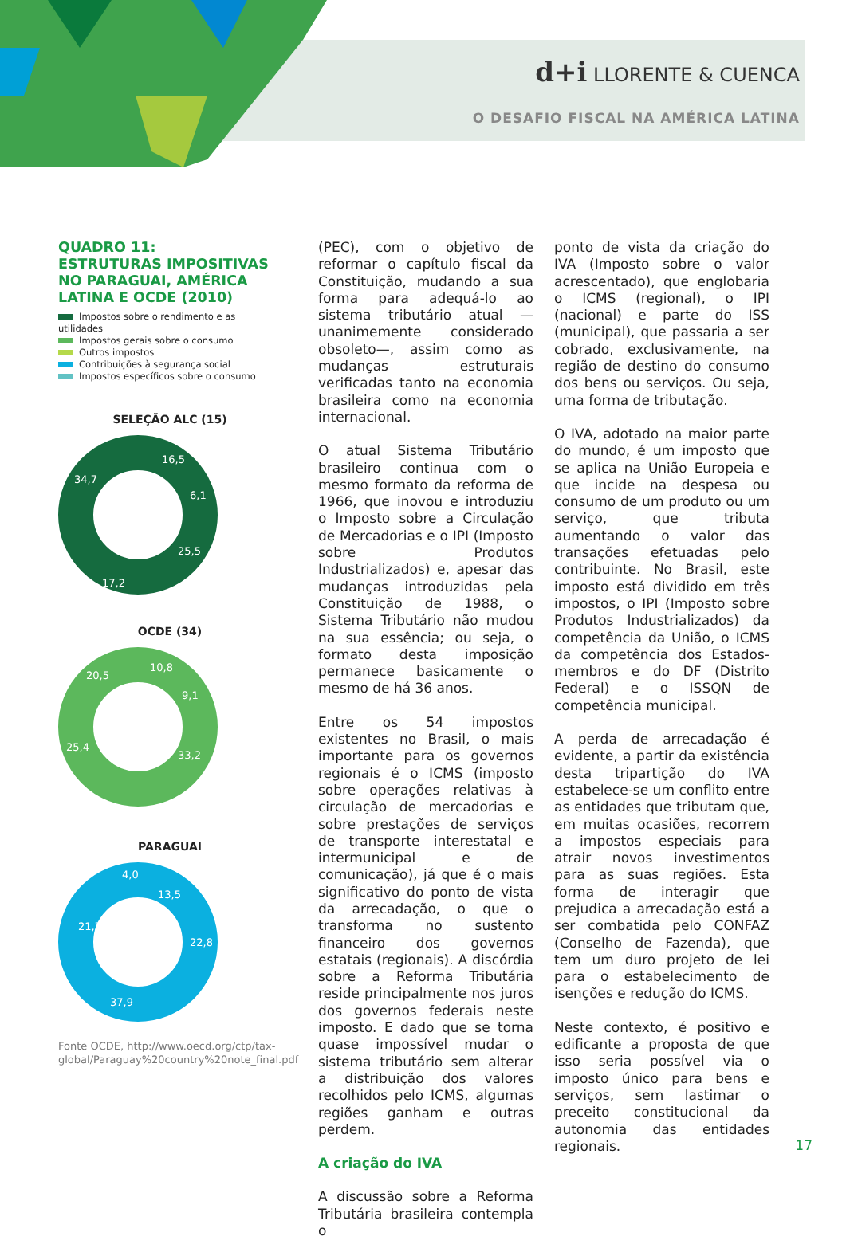d+i LLORENTE & CUENCA
O DESAFIO FISCAL NA AMÉRICA LATINA
QUADRO 11:
ESTRUTURAS IMPOSITIVAS NO PARAGUAI, AMÉRICA LATINA E OCDE (2010)
Impostos sobre o rendimento e as utilidades
Impostos gerais sobre o consumo
Outros impostos
Contribuições à segurança social
Impostos específicos sobre o consumo
SELEÇÃO ALC (15)
34,7
16,5
6,1
25,5
17,2
OCDE (34)
20,5
10,8
9,1
33,2
25,4
PARAGUAI
4,0
13,5
21,7
22,8
37,9
Fonte OCDE, http://www.oecd.org/ctp/tax-global/Paraguay%20country%20note_final.pdf
(PEC), com o objetivo de reformar o capítulo fiscal da Constituição, mudando a sua forma para adequá-lo ao sistema tributário atual —unanimemente considerado obsoleto—, assim como as mudanças estruturais verificadas tanto na economia brasileira como na economia internacional.
O atual Sistema Tributário brasileiro continua com o mesmo formato da reforma de 1966, que inovou e introduziu o Imposto sobre a Circulação de Mercadorias e o IPI (Imposto sobre Produtos Industrializados) e, apesar das mudanças introduzidas pela Constituição de 1988, o Sistema Tributário não mudou na sua essência; ou seja, o formato desta imposição permanece basicamente o mesmo de há 36 anos.
Entre os 54 impostos existentes no Brasil, o mais importante para os governos regionais é o ICMS (imposto sobre operações relativas à circulação de mercadorias e sobre prestações de serviços de transporte interestatal e intermunicipal e de comunicação), já que é o mais significativo do ponto de vista da arrecadação, o que o transforma no sustento financeiro dos governos estatais (regionais). A discórdia sobre a Reforma Tributária reside principalmente nos juros dos governos federais neste imposto. E dado que se torna quase impossível mudar o sistema tributário sem alterar a distribuição dos valores recolhidos pelo ICMS, algumas regiões ganham e outras perdem.
A criação do IVA
A discussão sobre a Reforma Tributária brasileira contempla o
ponto de vista da criação do IVA (Imposto sobre o valor acrescentado), que englobaria o ICMS (regional), o IPI (nacional) e parte do ISS (municipal), que passaria a ser cobrado, exclusivamente, na região de destino do consumo dos bens ou serviços. Ou seja, uma forma de tributação.
O IVA, adotado na maior parte do mundo, é um imposto que se aplica na União Europeia e que incide na despesa ou consumo de um produto ou um serviço, que tributa aumentando o valor das transações efetuadas pelo contribuinte. No Brasil, este imposto está dividido em três impostos, o IPI (Imposto sobre Produtos Industrializados) da competência da União, o ICMS da competência dos Estados-membros e do DF (Distrito Federal) e o ISSQN de competência municipal.
A perda de arrecadação é evidente, a partir da existência desta tripartição do IVA estabelece-se um conflito entre as entidades que tributam que, em muitas ocasiões, recorrem a impostos especiais para atrair novos investimentos para as suas regiões. Esta forma de interagir que prejudica a arrecadação está a ser combatida pelo CONFAZ (Conselho de Fazenda), que tem um duro projeto de lei para o estabelecimento de isenções e redução do ICMS.
Neste contexto, é positivo e edificante a proposta de que isso seria possível via o imposto único para bens e serviços, sem lastimar o preceito constitucional da autonomia das entidades regionais.
17